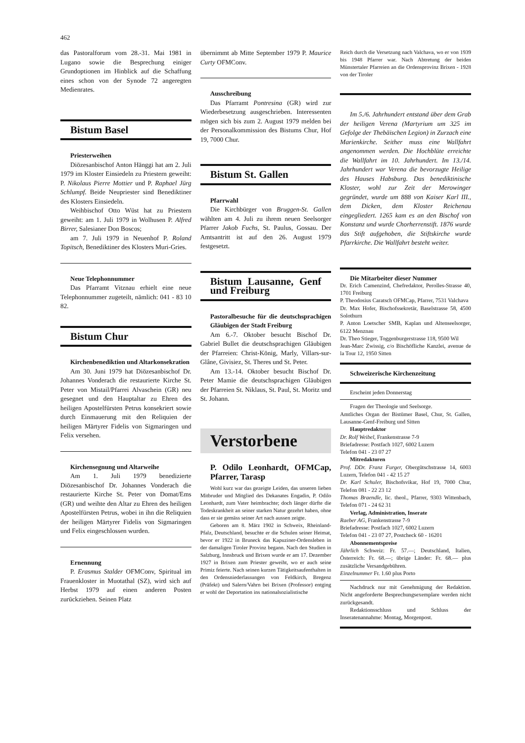462
das Pastoralforum vom 28.-31. Mai 1981 in Lugano sowie die Besprechung einiger Grundoptionen im Hinblick auf die Schaffung eines schon von der Synode 72 angeregten Medienrates.
Bistum Basel
Priesterweihen
Diözesanbischof Anton Hänggi hat am 2. Juli 1979 im Kloster Einsiedeln zu Priestern geweiht: P. Nikolaus Pierre Mottier und P. Raphael Jürg Schlumpf. Beide Neupriester sind Benediktiner des Klosters Einsiedeln.
Weihbischof Otto Wüst hat zu Priestern geweiht: am 1. Juli 1979 in Wolhusen P. Alfred Birrer, Salesianer Don Boscos;
am 7. Juli 1979 in Neuenhof P. Roland Topitsch, Benediktiner des Klosters Muri-Gries.
Neue Telephonnummer
Das Pfarramt Vitznau erhielt eine neue Telephonnummer zugeteilt, nämlich: 041 - 83 10 82.
Bistum Chur
Kirchenbenediktion und Altarkonsekration
Am 30. Juni 1979 hat Diözesanbischof Dr. Johannes Vonderach die restaurierte Kirche St. Peter von Mistail/Pfarrei Alvaschein (GR) neu gesegnet und den Hauptaltar zu Ehren des heiligen Apostelfürsten Petrus konsekriert sowie durch Einmauerung mit den Reliquien der heiligen Märtyrer Fidelis von Sigmaringen und Felix versehen.
Kirchensegnung und Altarweihe
Am 1. Juli 1979 benedizierte Diözesanbischof Dr. Johannes Vonderach die restaurierte Kirche St. Peter von Domat/Ems (GR) und weihte den Altar zu Ehren des heiligen Apostelfürsten Petrus, wobei in ihn die Reliquien der heiligen Märtyrer Fidelis von Sigmaringen und Felix eingeschlossen wurden.
Ernennung
P. Erasmus Stalder OFMConv, Spiritual im Frauenkloster in Muotathal (SZ), wird sich auf Herbst 1979 auf einen anderen Posten zurückziehen. Seinen Platz
übernimmt ab Mitte September 1979 P. Maurice Curty OFMConv.
Ausschreibung
Das Pfarramt Pontresina (GR) wird zur Wiederbesetzung ausgeschrieben. Interessenten mögen sich bis zum 2. August 1979 melden bei der Personalkommission des Bistums Chur, Hof 19, 7000 Chur.
Bistum St. Gallen
Pfarrwahl
Die Kirchbürger von Bruggen-St. Gallen wählten am 4. Juli zu ihrem neuen Seelsorger Pfarrer Jakob Fuchs, St. Paulus, Gossau. Der Amtsantritt ist auf den 26. August 1979 festgesetzt.
Bistum Lausanne, Genf und Freiburg
Pastoralbesuche für die deutschsprachigen Gläubigen der Stadt Freiburg
Am 6.-7. Oktober besucht Bischof Dr. Gabriel Bullet die deutschsprachigen Gläubigen der Pfarreien: Christ-König, Marly, Villars-sur-Glâne, Givisiez, St. Theres und St. Peter.
Am 13.-14. Oktober besucht Bischof Dr. Peter Mamie die deutschsprachigen Gläubigen der Pfarreien St. Niklaus, St. Paul, St. Moritz und St. Johann.
Verstorbene
P. Odilo Leonhardt, OFMCap, Pfarrer, Tarasp
Wohl kurz war das gezeigte Leiden, das unseren lieben Mitbruder und Mitglied des Dekanates Engadin, P. Odilo Leonhardt, zum Vater heimbrachte; doch länger dürfte die Todeskrankheit an seiner starken Natur gezehrt haben, ohne dass er sie gemäss seiner Art nach aussen zeigte.
Geboren am 8. März 1902 in Schweix, Rheinland-Pfalz, Deutschland, besuchte er die Schulen seiner Heimat, bevor er 1922 in Bruneck das Kapuziner-Ordensleben in der damaligen Tiroler Provinz begann. Nach den Studien in Salzburg, Innsbruck und Brixen wurde er am 17. Dezember 1927 in Brixen zum Priester geweiht, wo er auch seine Primiz feierte. Nach seinen kurzen Tätigkeitsaufenthalten in den Ordensniederlassungen von Feldkirch, Bregenz (Präfekt) und Salern/Vahrn bei Brixen (Professor) entging er wohl der Deportation ins nationalsozialistische
Reich durch die Versetzung nach Valchava, wo er von 1939 bis 1948 Pfarrer war. Nach Abtretung der beiden Münstertaler Pfarreien an die Ordensprovinz Brixen - 1928 von der Tiroler
Im 5./6. Jahrhundert entstand über dem Grab der heiligen Verena (Martyrium um 325 im Gefolge der Thebäischen Legion) in Zurzach eine Marienkirche. Seither muss eine Wallfahrt angenommen werden. Die Hochblüte erreichte die Wallfahrt im 10. Jahrhundert. Im 13./14. Jahrhundert war Verena die bevorzugte Heilige des Hauses Habsburg. Das benediktinische Kloster, wohl zur Zeit der Merowinger gegründet, wurde um 888 von Kaiser Karl III., dem Dicken, dem Kloster Reichenau eingegliedert. 1265 kam es an den Bischof von Konstanz und wurde Chorherrenstift. 1876 wurde das Stift aufgehoben, die Stiftskirche wurde Pfarrkirche. Die Wallfahrt besteht weiter.
Die Mitarbeiter dieser Nummer
Dr. Erich Camenzind, Chefredaktor, Perolles-Strasse 40, 1701 Freiburg
P. Theodosius Caratsch OFMCap, Pfarrer, 7531 Valchava
Dr. Max Hofer, Bischofssekretär, Baselstrasse 58, 4500 Solothurn
P. Anton Loetscher SMB, Kaplan und Altenseelsorger, 6122 Menznau
Dr. Theo Stieger, Toggenburgerstrasse 118, 9500 Wil
Jean-Marc Zwissig, c/o Bischöfliche Kanzlei, avenue de la Tour 12, 1950 Sitten
Schweizerische Kirchenzeitung
Erscheint jeden Donnerstag
Fragen der Theologie und Seelsorge.
Amtliches Organ der Bistümer Basel, Chur, St. Gallen, Lausanne-Genf-Freiburg und Sitten
Hauptredaktor
Dr. Rolf Weibel, Frankenstrasse 7-9
Briefadresse: Postfach 1027, 6002 Luzern
Telefon 041 - 23 07 27
Mitredaktoren
Prof. DDr. Franz Furger, Obergütschstrasse 14, 6003 Luzern, Telefon 041 - 42 15 27
Dr. Karl Schuler, Bischofsvikar, Hof 19, 7000 Chur, Telefon 081 - 22 23 12
Thomas Braendle, lic. theol., Pfarrer, 9303 Wittenbach, Telefon 071 - 24 62 31
Verlag, Administration, Inserate
Raeber AG, Frankenstrasse 7-9
Briefadresse: Postfach 1027, 6002 Luzern
Telefon 041 - 23 07 27, Postcheck 60 - 16201
Abonnementspreise
Jährlich Schweiz: Fr. 57.—; Deutschland, Italien, Österreich: Fr. 68.—; übrige Länder: Fr. 68.— plus zusätzliche Versandgebühren.
Einzelnummer Fr. 1.60 plus Porto
Nachdruck nur mit Genehmigung der Redaktion. Nicht angeforderte Besprechungsexemplare werden nicht zurückgesandt.
Redaktionsschluss und Schluss der Inseratenannahme: Montag, Morgenpost.